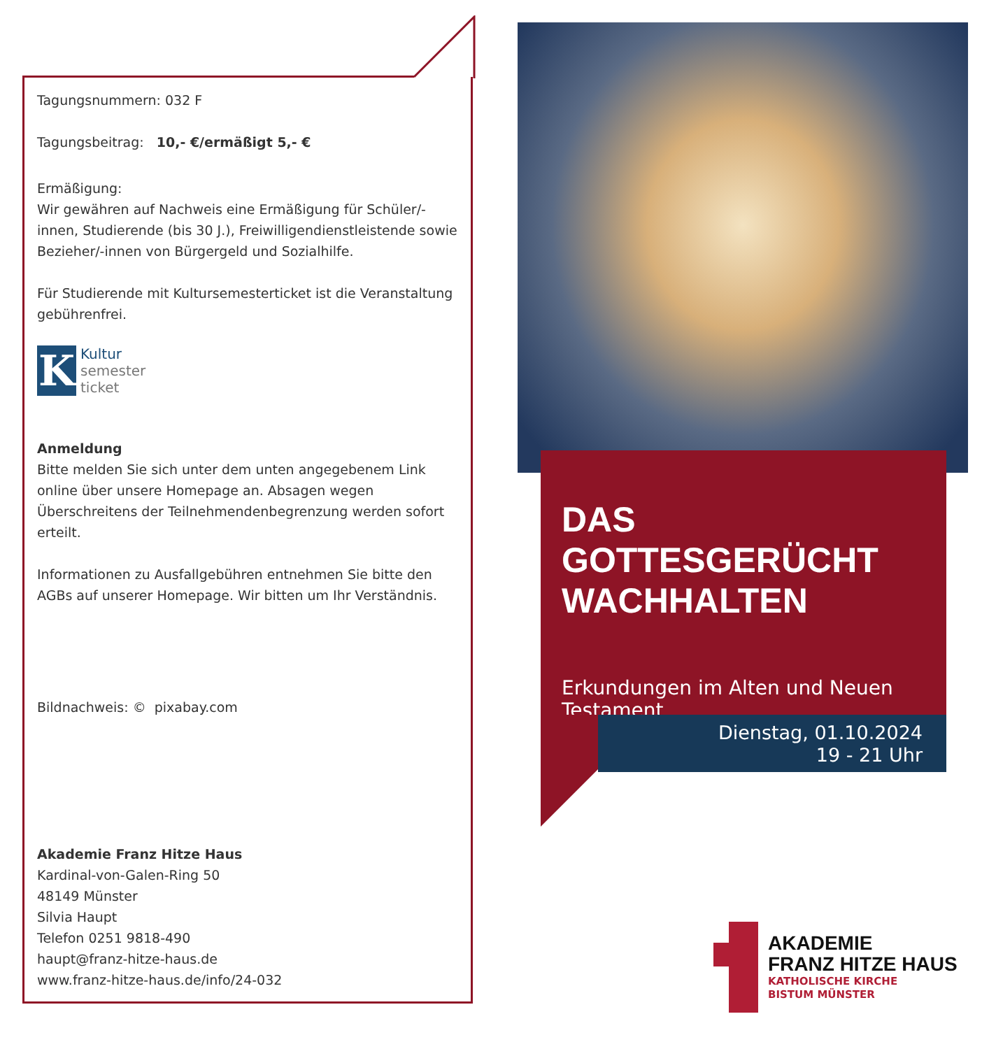Tagungsnummern: 032 F
Tagungsbeitrag: 10,- €/ermäßigt 5,- €
Ermäßigung:
Wir gewähren auf Nachweis eine Ermäßigung für Schüler/-innen, Studierende (bis 30 J.), Freiwilligendienstleistende sowie Bezieher/-innen von Bürgergeld und Sozialhilfe.
Für Studierende mit Kultursemesterticket ist die Veranstaltung gebührenfrei.
K
Kultur
semester
ticket
Anmeldung
Bitte melden Sie sich unter dem unten angegebenem Link online über unsere Homepage an. Absagen wegen Überschreitens der Teilnehmendenbegrenzung werden sofort erteilt.
Informationen zu Ausfallgebühren entnehmen Sie bitte den AGBs auf unserer Homepage. Wir bitten um Ihr Verständnis.
Bildnachweis: © pixabay.com
Akademie Franz Hitze Haus
Kardinal-von-Galen-Ring 50
48149 Münster
Silvia Haupt
Telefon 0251 9818-490
haupt@franz-hitze-haus.de
www.franz-hitze-haus.de/info/24-032
DAS GOTTESGERÜCHT WACHHALTEN
Erkundungen im Alten und Neuen Testament
Dienstag, 01.10.2024
19 - 21 Uhr
AKADEMIE
FRANZ HITZE HAUS
KATHOLISCHE KIRCHE
BISTUM MÜNSTER